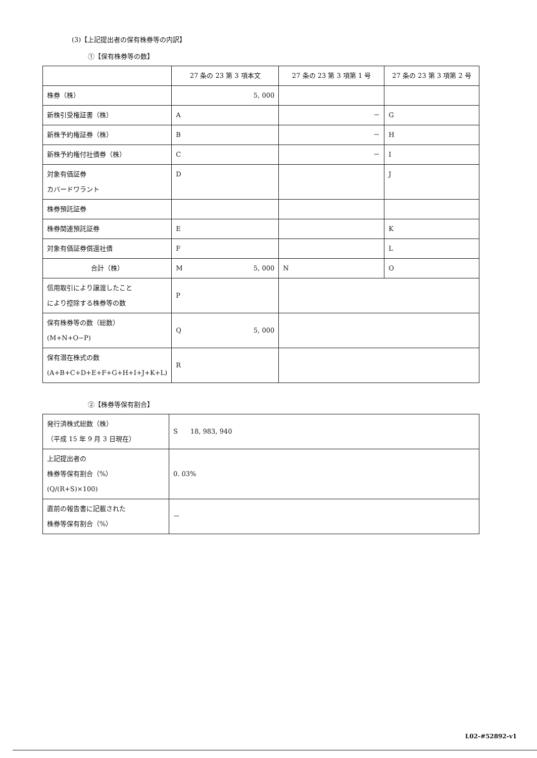(3)【上記提出者の保有株券等の内訳】
①【保有株券等の数】
| | 27 条の 23 第 3 項本文 | 27 条の 23 第 3 項第 1 号 | 27 条の 23 第 3 項第 2 号 |
| 株券（株） | 5, 000 | | |
| 新株引受権証書（株） | A | － | G |
| 新株予約権証券（株） | B | － | H |
| 新株予約権付社債券（株） | C | － | I |
| 対象有価証券 カバードワラント | D | | J |
| 株券預託証券 | | | |
| 株券関連預託証券 | E | | K |
| 対象有価証券償還社債 | F | | L |
| 合計（株） | M 5, 000 | N | O |
| 信用取引により譲渡したこと により控除する株券等の数 | P | | |
| 保有株券等の数（総数） (M+N+O−P) | Q 5, 000 | | |
| 保有潜在株式の数 (A+B+C+D+E+F+G+H+I+J+K+L) | R | | |
②【株券等保有割合】
| 発行済株式総数（株） （平成 15 年 9 月 3 日現在） | S 18, 983, 940 |
| 上記提出者の 株券等保有割合（%） (Q/(R+S)×100) | 0. 03% |
| 直前の報告書に記載された 株券等保有割合（%） | － |
L02-#52892-v1